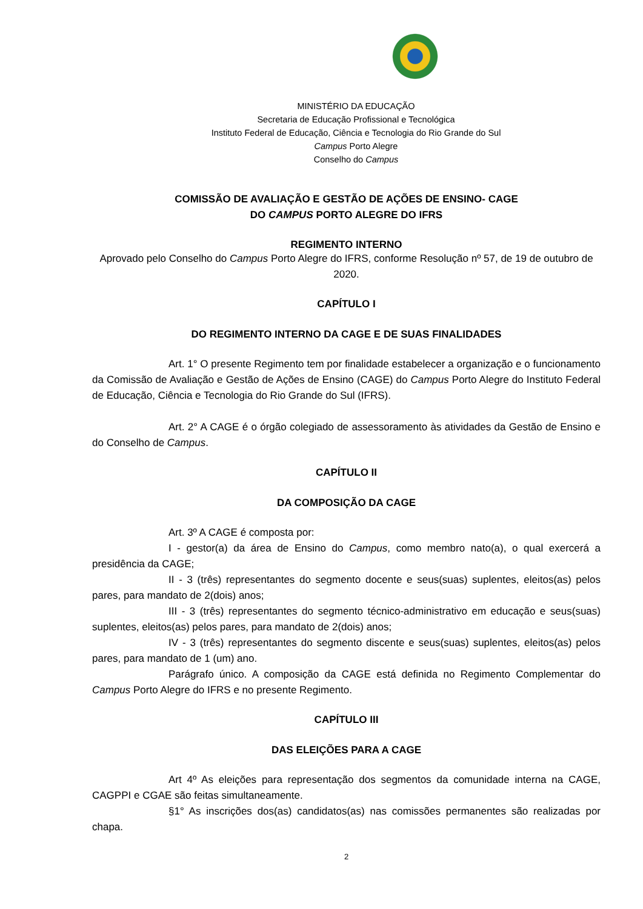MINISTÉRIO DA EDUCAÇÃO
Secretaria de Educação Profissional e Tecnológica
Instituto Federal de Educação, Ciência e Tecnologia do Rio Grande do Sul
Campus Porto Alegre
Conselho do Campus
COMISSÃO DE AVALIAÇÃO E GESTÃO DE AÇÕES DE ENSINO- CAGE
DO CAMPUS PORTO ALEGRE DO IFRS
REGIMENTO INTERNO
Aprovado pelo Conselho do Campus Porto Alegre do IFRS, conforme Resolução nº 57, de 19 de outubro de 2020.
CAPÍTULO I
DO REGIMENTO INTERNO DA CAGE E DE SUAS FINALIDADES
Art. 1° O presente Regimento tem por finalidade estabelecer a organização e o funcionamento da Comissão de Avaliação e Gestão de Ações de Ensino (CAGE) do Campus Porto Alegre do Instituto Federal de Educação, Ciência e Tecnologia do Rio Grande do Sul (IFRS).
Art. 2° A CAGE é o órgão colegiado de assessoramento às atividades da Gestão de Ensino e do Conselho de Campus.
CAPÍTULO II
DA COMPOSIÇÃO DA CAGE
Art. 3º A CAGE é composta por:
I - gestor(a) da área de Ensino do Campus, como membro nato(a), o qual exercerá a presidência da CAGE;
II - 3 (três) representantes do segmento docente e seus(suas) suplentes, eleitos(as) pelos pares, para mandato de 2(dois) anos;
III - 3 (três) representantes do segmento técnico-administrativo em educação e seus(suas) suplentes, eleitos(as) pelos pares, para mandato de 2(dois) anos;
IV - 3 (três) representantes do segmento discente e seus(suas) suplentes, eleitos(as) pelos pares, para mandato de 1 (um) ano.
Parágrafo único. A composição da CAGE está definida no Regimento Complementar do Campus Porto Alegre do IFRS e no presente Regimento.
CAPÍTULO III
DAS ELEIÇÕES PARA A CAGE
Art 4º As eleições para representação dos segmentos da comunidade interna na CAGE, CAGPPI e CGAE são feitas simultaneamente.
§1° As inscrições dos(as) candidatos(as) nas comissões permanentes são realizadas por chapa.
2